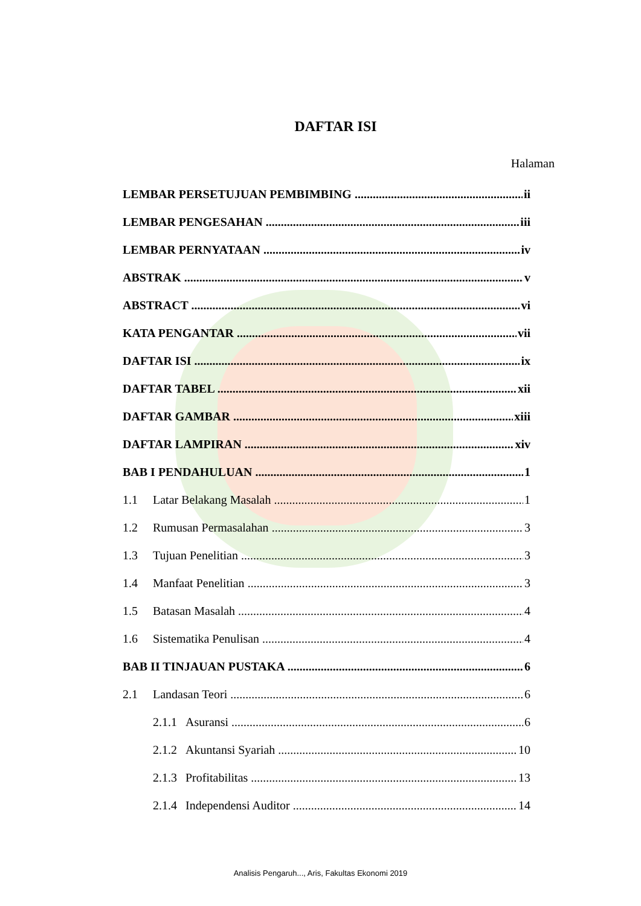DAFTAR ISI
Halaman
LEMBAR PERSETUJUAN PEMBIMBING ii
LEMBAR PENGESAHAN iii
LEMBAR PERNYATAAN iv
ABSTRAK v
ABSTRACT vi
KATA PENGANTAR vii
DAFTAR ISI ix
DAFTAR TABEL xii
DAFTAR GAMBAR xiii
DAFTAR LAMPIRAN xiv
BAB I PENDAHULUAN 1
1.1 Latar Belakang Masalah 1
1.2 Rumusan Permasalahan 3
1.3 Tujuan Penelitian 3
1.4 Manfaat Penelitian 3
1.5 Batasan Masalah 4
1.6 Sistematika Penulisan 4
BAB II TINJAUAN PUSTAKA 6
2.1 Landasan Teori 6
2.1.1 Asuransi 6
2.1.2 Akuntansi Syariah 10
2.1.3 Profitabilitas 13
2.1.4 Independensi Auditor 14
Analisis Pengaruh..., Aris, Fakultas Ekonomi 2019